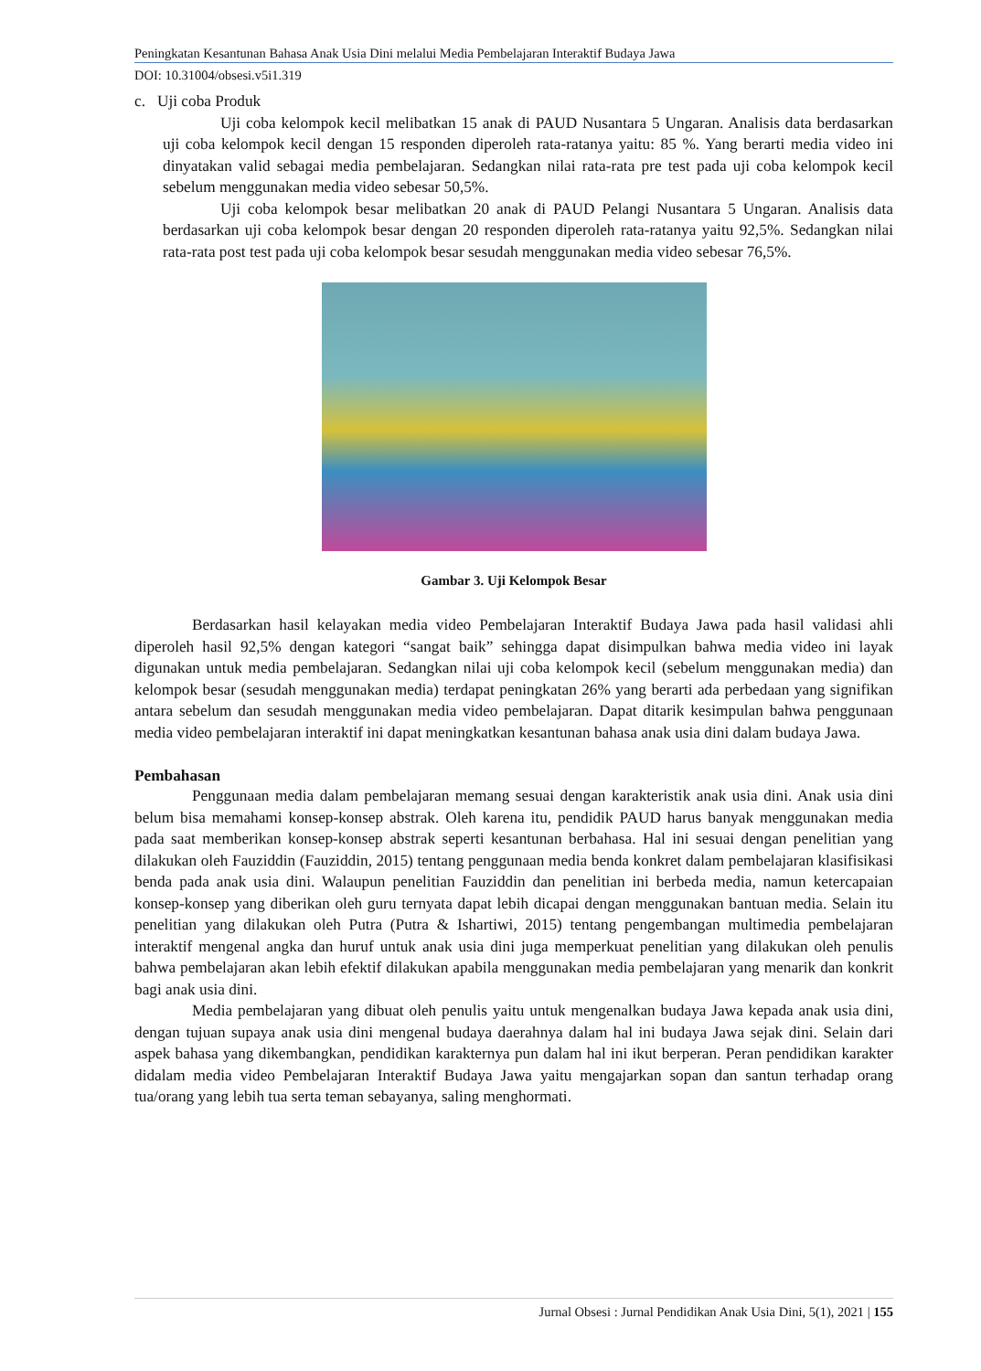Peningkatan Kesantunan Bahasa Anak Usia Dini melalui Media Pembelajaran Interaktif Budaya Jawa
DOI: 10.31004/obsesi.v5i1.319
c. Uji coba Produk
Uji coba kelompok kecil melibatkan 15 anak di PAUD Nusantara 5 Ungaran. Analisis data berdasarkan uji coba kelompok kecil dengan 15 responden diperoleh rata-ratanya yaitu: 85 %. Yang berarti media video ini dinyatakan valid sebagai media pembelajaran. Sedangkan nilai rata-rata pre test pada uji coba kelompok kecil sebelum menggunakan media video sebesar 50,5%.
Uji coba kelompok besar melibatkan 20 anak di PAUD Pelangi Nusantara 5 Ungaran. Analisis data berdasarkan uji coba kelompok besar dengan 20 responden diperoleh rata-ratanya yaitu 92,5%. Sedangkan nilai rata-rata post test pada uji coba kelompok besar sesudah menggunakan media video sebesar 76,5%.
Gambar 3. Uji Kelompok Besar
Berdasarkan hasil kelayakan media video Pembelajaran Interaktif Budaya Jawa pada hasil validasi ahli diperoleh hasil 92,5% dengan kategori “sangat baik” sehingga dapat disimpulkan bahwa media video ini layak digunakan untuk media pembelajaran. Sedangkan nilai uji coba kelompok kecil (sebelum menggunakan media) dan kelompok besar (sesudah menggunakan media) terdapat peningkatan 26% yang berarti ada perbedaan yang signifikan antara sebelum dan sesudah menggunakan media video pembelajaran. Dapat ditarik kesimpulan bahwa penggunaan media video pembelajaran interaktif ini dapat meningkatkan kesantunan bahasa anak usia dini dalam budaya Jawa.
Pembahasan
Penggunaan media dalam pembelajaran memang sesuai dengan karakteristik anak usia dini. Anak usia dini belum bisa memahami konsep-konsep abstrak. Oleh karena itu, pendidik PAUD harus banyak menggunakan media pada saat memberikan konsep-konsep abstrak seperti kesantunan berbahasa. Hal ini sesuai dengan penelitian yang dilakukan oleh Fauziddin (Fauziddin, 2015) tentang penggunaan media benda konkret dalam pembelajaran klasifisikasi benda pada anak usia dini. Walaupun penelitian Fauziddin dan penelitian ini berbeda media, namun ketercapaian konsep-konsep yang diberikan oleh guru ternyata dapat lebih dicapai dengan menggunakan bantuan media. Selain itu penelitian yang dilakukan oleh Putra (Putra & Ishartiwi, 2015) tentang pengembangan multimedia pembelajaran interaktif mengenal angka dan huruf untuk anak usia dini juga memperkuat penelitian yang dilakukan oleh penulis bahwa pembelajaran akan lebih efektif dilakukan apabila menggunakan media pembelajaran yang menarik dan konkrit bagi anak usia dini.
Media pembelajaran yang dibuat oleh penulis yaitu untuk mengenalkan budaya Jawa kepada anak usia dini, dengan tujuan supaya anak usia dini mengenal budaya daerahnya dalam hal ini budaya Jawa sejak dini. Selain dari aspek bahasa yang dikembangkan, pendidikan karakternya pun dalam hal ini ikut berperan. Peran pendidikan karakter didalam media video Pembelajaran Interaktif Budaya Jawa yaitu mengajarkan sopan dan santun terhadap orang tua/orang yang lebih tua serta teman sebayanya, saling menghormati.
Jurnal Obsesi : Jurnal Pendidikan Anak Usia Dini, 5(1), 2021 | 155